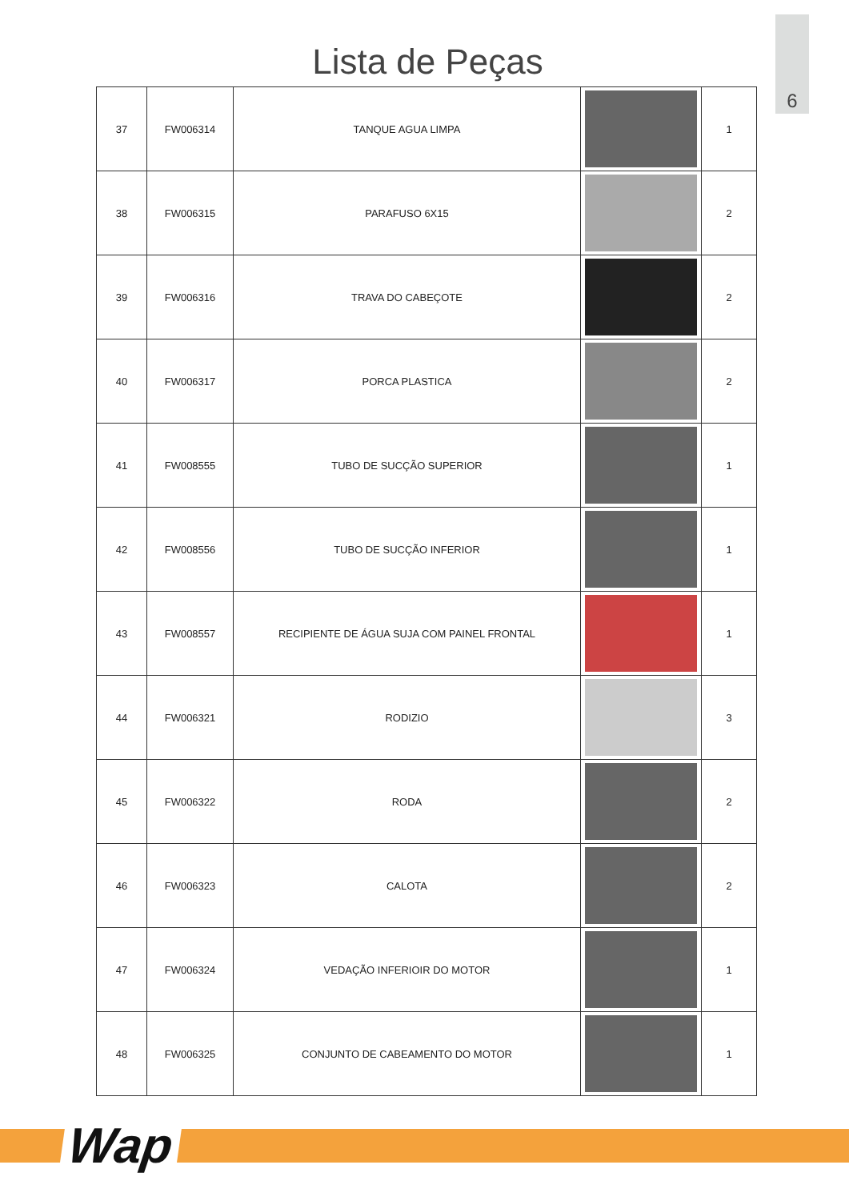6
Lista de Peças
| 37 | FW006314 | TANQUE AGUA LIMPA | | 1 |
| 38 | FW006315 | PARAFUSO 6X15 | | 2 |
| 39 | FW006316 | TRAVA DO CABEÇOTE | | 2 |
| 40 | FW006317 | PORCA PLASTICA | | 2 |
| 41 | FW008555 | TUBO DE SUCÇÃO SUPERIOR | | 1 |
| 42 | FW008556 | TUBO DE SUCÇÃO INFERIOR | | 1 |
| 43 | FW008557 | RECIPIENTE DE ÁGUA SUJA COM PAINEL FRONTAL | | 1 |
| 44 | FW006321 | RODIZIO | | 3 |
| 45 | FW006322 | RODA | | 2 |
| 46 | FW006323 | CALOTA | | 2 |
| 47 | FW006324 | VEDAÇÃO INFERIOIR DO MOTOR | | 1 |
| 48 | FW006325 | CONJUNTO DE CABEAMENTO DO MOTOR | | 1 |
Wap